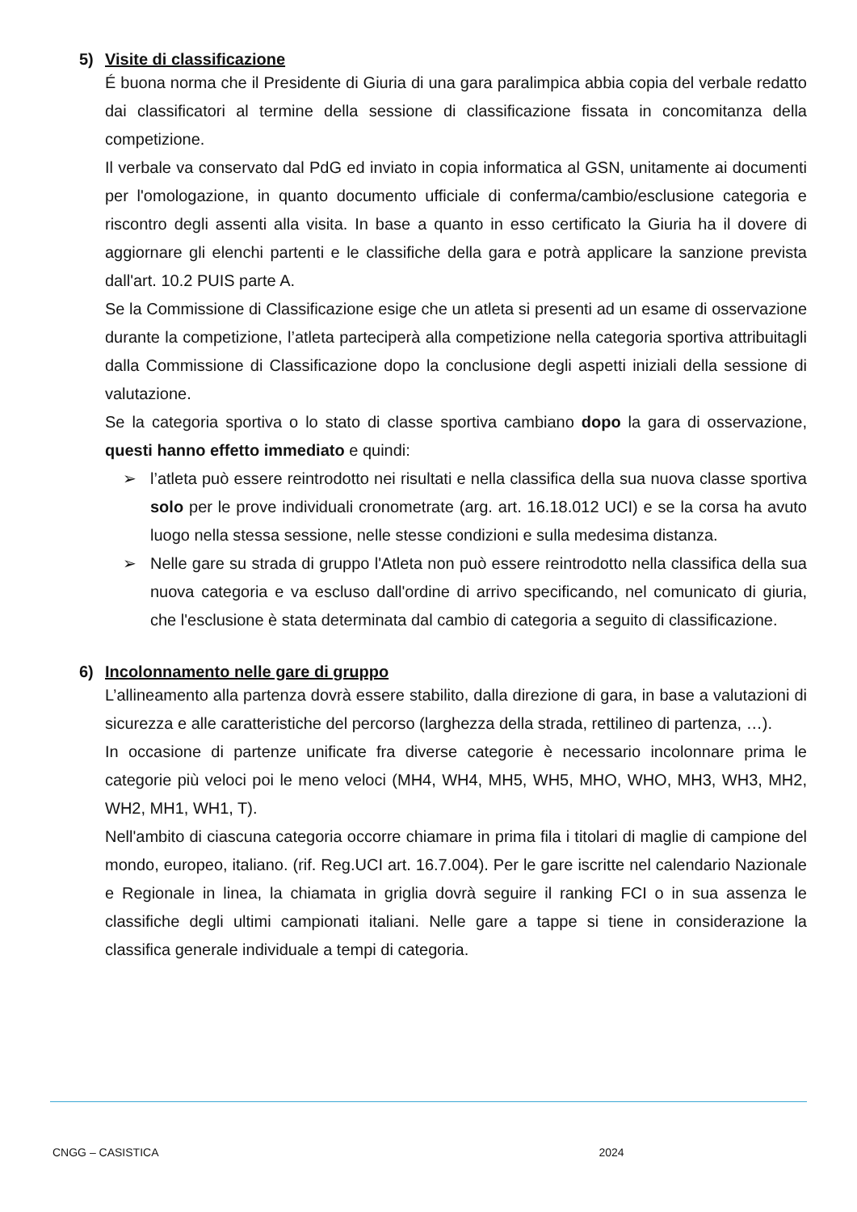5) Visite di classificazione
É buona norma che il Presidente di Giuria di una gara paralimpica abbia copia del verbale redatto dai classificatori al termine della sessione di classificazione fissata in concomitanza della competizione.
Il verbale va conservato dal PdG ed inviato in copia informatica al GSN, unitamente ai documenti per l'omologazione, in quanto documento ufficiale di conferma/cambio/esclusione categoria e riscontro degli assenti alla visita. In base a quanto in esso certificato la Giuria ha il dovere di aggiornare gli elenchi partenti e le classifiche della gara e potrà applicare la sanzione prevista dall'art. 10.2 PUIS parte A.
Se la Commissione di Classificazione esige che un atleta si presenti ad un esame di osservazione durante la competizione, l’atleta parteciperà alla competizione nella categoria sportiva attribuitagli dalla Commissione di Classificazione dopo la conclusione degli aspetti iniziali della sessione di valutazione.
Se la categoria sportiva o lo stato di classe sportiva cambiano dopo la gara di osservazione, questi hanno effetto immediato e quindi:
➢ l’atleta può essere reintrodotto nei risultati e nella classifica della sua nuova classe sportiva solo per le prove individuali cronometrate (arg. art. 16.18.012 UCI) e se la corsa ha avuto luogo nella stessa sessione, nelle stesse condizioni e sulla medesima distanza.
➢ Nelle gare su strada di gruppo l'Atleta non può essere reintrodotto nella classifica della sua nuova categoria e va escluso dall'ordine di arrivo specificando, nel comunicato di giuria, che l'esclusione è stata determinata dal cambio di categoria a seguito di classificazione.
6) Incolonnamento nelle gare di gruppo
L’allineamento alla partenza dovrà essere stabilito, dalla direzione di gara, in base a valutazioni di sicurezza e alle caratteristiche del percorso (larghezza della strada, rettilineo di partenza, …).
In occasione di partenze unificate fra diverse categorie è necessario incolonnare prima le categorie più veloci poi le meno veloci (MH4, WH4, MH5, WH5, MHO, WHO, MH3, WH3, MH2, WH2, MH1, WH1, T).
Nell'ambito di ciascuna categoria occorre chiamare in prima fila i titolari di maglie di campione del mondo, europeo, italiano. (rif. Reg.UCI art. 16.7.004). Per le gare iscritte nel calendario Nazionale e Regionale in linea, la chiamata in griglia dovrà seguire il ranking FCI o in sua assenza le classifiche degli ultimi campionati italiani. Nelle gare a tappe si tiene in considerazione la classifica generale individuale a tempi di categoria.
CNGG – CASISTICA 2024